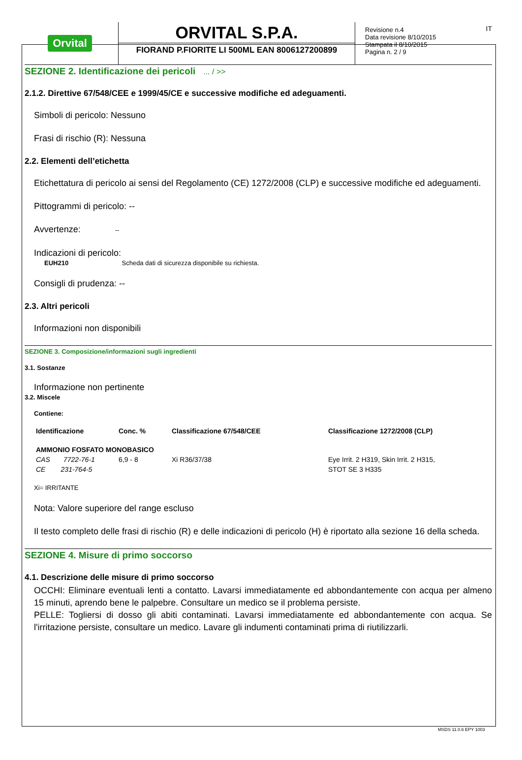Orvital
ORVITAL S.P.A.
FIORAND P.FIORITE LI 500ML EAN 8006127200899
Revisione n.4
Data revisione 8/10/2015
Stampata il 8/10/2015
Pagina n. 2 / 9
IT
SEZIONE 2. Identificazione dei pericoli ... / >>
2.1.2. Direttive 67/548/CEE e 1999/45/CE e successive modifiche ed adeguamenti.
Simboli di pericolo: Nessuno
Frasi di rischio (R): Nessuna
2.2. Elementi dell’etichetta
Etichettatura di pericolo ai sensi del Regolamento (CE) 1272/2008 (CLP) e successive modifiche ed adeguamenti.
Pittogrammi di pericolo: --
Avvertenze: --
Indicazioni di pericolo:
EUH210 Scheda dati di sicurezza disponibile su richiesta.
Consigli di prudenza: --
2.3. Altri pericoli
Informazioni non disponibili
SEZIONE 3. Composizione/informazioni sugli ingredienti
3.1. Sostanze
Informazione non pertinente
3.2. Miscele
Contiene:
| Identificazione | Conc. % | Classificazione 67/548/CEE | Classificazione 1272/2008 (CLP) |
| --- | --- | --- | --- |
| AMMONIO FOSFATO MONOBASICO | | | |
| CAS 7722-76-1 | 6,9 - 8 | Xi R36/37/38 | Eye Irrit. 2 H319, Skin Irrit. 2 H315, |
| CE 231-764-5 | | | STOT SE 3 H335 |
Xi= IRRITANTE
Nota: Valore superiore del range escluso
Il testo completo delle frasi di rischio (R) e delle indicazioni di pericolo (H) è riportato alla sezione 16 della scheda.
SEZIONE 4. Misure di primo soccorso
4.1. Descrizione delle misure di primo soccorso
OCCHI: Eliminare eventuali lenti a contatto. Lavarsi immediatamente ed abbondantemente con acqua per almeno 15 minuti, aprendo bene le palpebre. Consultare un medico se il problema persiste.
PELLE: Togliersi di dosso gli abiti contaminati. Lavarsi immediatamente ed abbondantemente con acqua. Se l'irritazione persiste, consultare un medico. Lavare gli indumenti contaminati prima di riutilizzarli.
MSDS 11.0.6 EPY 1003